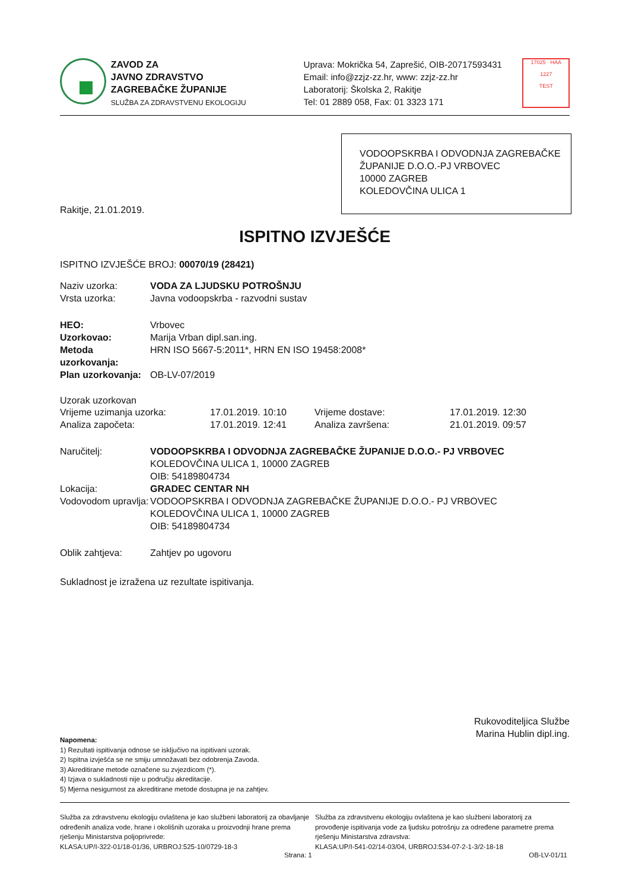ZAVOD ZA
JAVNO ZDRAVSTVO
ZAGREBAČKE ŽUPANIJE
SLUŽBA ZA ZDRAVSTVENU EKOLOGIJU
Uprava: Mokrička 54, Zaprešić, OIB-20717593431
Email: info@zzjz-zz.hr, www: zzjz-zz.hr
Laboratorij: Školska 2, Rakitje
Tel: 01 2889 058, Fax: 01 3323 171
17025 · HAA
1227
TEST
VODOOPSKRBA I ODVODNJA ZAGREBAČKE ŽUPANIJE D.O.O.-PJ VRBOVEC
10000 ZAGREB
KOLEDOVČINA ULICA 1
Rakitje, 21.01.2019.
ISPITNO IZVJEŠĆE
ISPITNO IZVJEŠĆE BROJ: 00070/19 (28421)
Naziv uzorka: VODA ZA LJUDSKU POTROŠNJU
Vrsta uzorka: Javna vodoopskrba - razvodni sustav
HEO: Vrbovec
Uzorkovao: Marija Vrban dipl.san.ing.
Metoda uzorkovanja: HRN ISO 5667-5:2011*, HRN EN ISO 19458:2008*
Plan uzorkovanja: OB-LV-07/2019
Uzorak uzorkovan
Vrijeme uzimanja uzorka: 17.01.2019. 10:10 Vrijeme dostave: 17.01.2019. 12:30
Analiza započeta: 17.01.2019. 12:41 Analiza završena: 21.01.2019. 09:57
Naručitelj: VODOOPSKRBA I ODVODNJA ZAGREBAČKE ŽUPANIJE D.O.O.- PJ VRBOVEC
KOLEDOVČINA ULICA 1, 10000 ZAGREB
OIB: 54189804734
Lokacija: GRADEC CENTAR NH
Vodovodom upravlja: VODOOPSKRBA I ODVODNJA ZAGREBAČKE ŽUPANIJE D.O.O.- PJ VRBOVEC
KOLEDOVČINA ULICA 1, 10000 ZAGREB
OIB: 54189804734
Oblik zahtjeva: Zahtjev po ugovoru
Sukladnost je izražena uz rezultate ispitivanja.
Rukovoditeljica Službe
Marina Hublin dipl.ing.
Napomena:
1) Rezultati ispitivanja odnose se isključivo na ispitivani uzorak.
2) Ispitna izvješća se ne smiju umnožavati bez odobrenja Zavoda.
3) Akreditirane metode označene su zvjezdicom (*).
4) Izjava o sukladnosti nije u području akreditacije.
5) Mjerna nesigurnost za akreditirane metode dostupna je na zahtjev.
Služba za zdravstvenu ekologiju ovlaštena je kao službeni laboratorij za obavljanje određenih analiza vode, hrane i okolišnih uzoraka u proizvodnji hrane prema rješenju Ministarstva poljoprivrede:
KLASA:UP/I-322-01/18-01/36, URBROJ:525-10/0729-18-3
Služba za zdravstvenu ekologiju ovlaštena je kao službeni laboratorij za provođenje ispitivanja vode za ljudsku potrošnju za određene parametre prema rješenju Ministarstva zdravstva:
KLASA:UP/I-541-02/14-03/04, URBROJ:534-07-2-1-3/2-18-18
Strana: 1 OB-LV-01/11